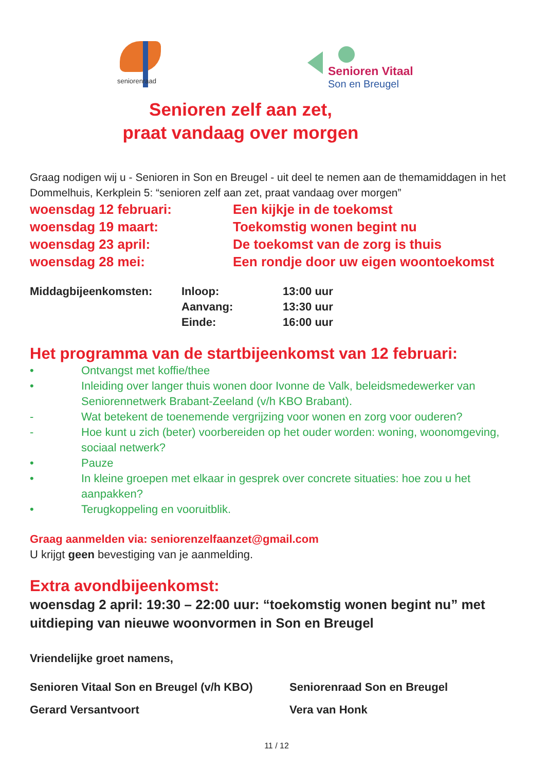seniorenraad
Senioren Vitaal
Son en Breugel
Senioren zelf aan zet,
praat vandaag over morgen
Graag nodigen wij u - Senioren in Son en Breugel - uit deel te nemen aan de themamiddagen in het Dommelhuis, Kerkplein 5: “senioren zelf aan zet, praat vandaag over morgen”
| woensdag 12 februari: | Een kijkje in de toekomst |
| woensdag 19 maart: | Toekomstig wonen begint nu |
| woensdag 23 april: | De toekomst van de zorg is thuis |
| woensdag 28 mei: | Een rondje door uw eigen woontoekomst |
| Middagbijeenkomsten: | Inloop: | 13:00 uur |
| | Aanvang: | 13:30 uur |
| | Einde: | 16:00 uur |
Het programma van de startbijeenkomst van 12 februari:
• Ontvangst met koffie/thee
• Inleiding over langer thuis wonen door Ivonne de Valk, beleidsmedewerker van Seniorennetwerk Brabant-Zeeland (v/h KBO Brabant).
- Wat betekent de toenemende vergrijzing voor wonen en zorg voor ouderen?
- Hoe kunt u zich (beter) voorbereiden op het ouder worden: woning, woonomgeving, sociaal netwerk?
• Pauze
• In kleine groepen met elkaar in gesprek over concrete situaties: hoe zou u het aanpakken?
• Terugkoppeling en vooruitblik.
Graag aanmelden via: seniorenzelfaanzet@gmail.com
U krijgt geen bevestiging van je aanmelding.
Extra avondbijeenkomst:
woensdag 2 april: 19:30 – 22:00 uur: “toekomstig wonen begint nu” met uitdieping van nieuwe woonvormen in Son en Breugel
Vriendelijke groet namens,
| Senioren Vitaal Son en Breugel (v/h KBO) | Seniorenraad Son en Breugel |
| Gerard Versantvoort | Vera van Honk |
11 / 12